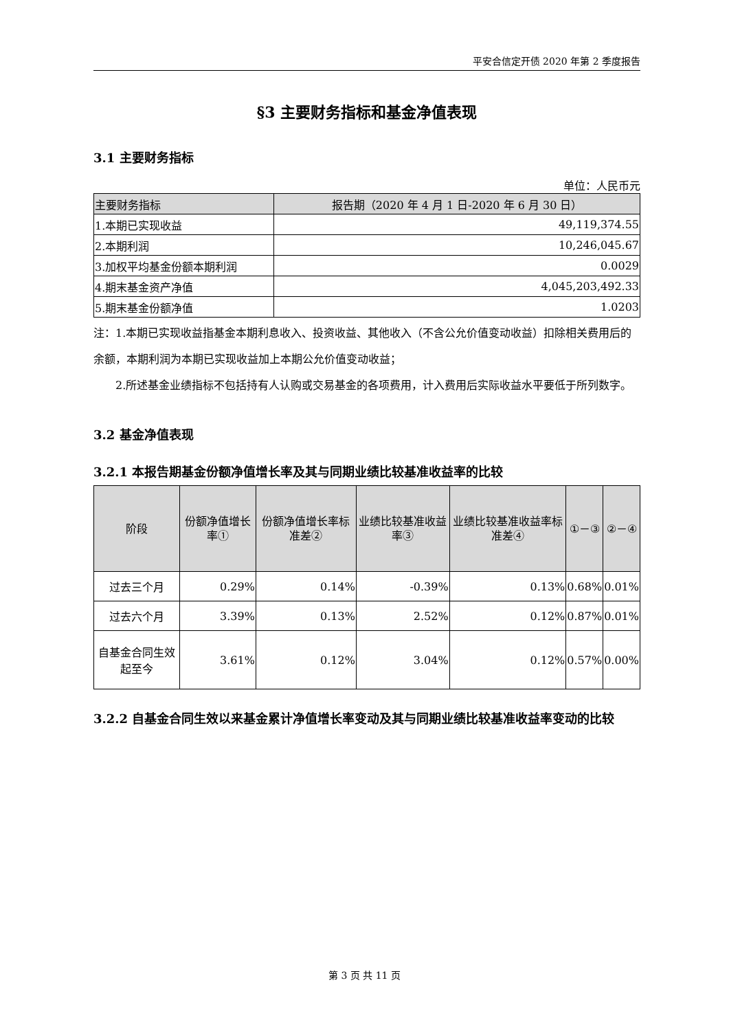平安合信定开债 2020 年第 2 季度报告
§3 主要财务指标和基金净值表现
3.1 主要财务指标
单位：人民币元
| 主要财务指标 | 报告期（2020 年 4 月 1 日-2020 年 6 月 30 日） |
| --- | --- |
| 1.本期已实现收益 | 49,119,374.55 |
| 2.本期利润 | 10,246,045.67 |
| 3.加权平均基金份额本期利润 | 0.0029 |
| 4.期末基金资产净值 | 4,045,203,492.33 |
| 5.期末基金份额净值 | 1.0203 |
注：1.本期已实现收益指基金本期利息收入、投资收益、其他收入（不含公允价值变动收益）扣除相关费用后的余额，本期利润为本期已实现收益加上本期公允价值变动收益；
2.所述基金业绩指标不包括持有人认购或交易基金的各项费用，计入费用后实际收益水平要低于所列数字。
3.2 基金净值表现
3.2.1 本报告期基金份额净值增长率及其与同期业绩比较基准收益率的比较
| 阶段 | 份额净值增长率① | 份额净值增长率标准差② | 业绩比较基准收益率③ | 业绩比较基准收益率标准差④ | ①－③ | ②－④ |
| --- | --- | --- | --- | --- | --- | --- |
| 过去三个月 | 0.29% | 0.14% | -0.39% | 0.13% | 0.68% | 0.01% |
| 过去六个月 | 3.39% | 0.13% | 2.52% | 0.12% | 0.87% | 0.01% |
| 自基金合同生效起至今 | 3.61% | 0.12% | 3.04% | 0.12% | 0.57% | 0.00% |
3.2.2 自基金合同生效以来基金累计净值增长率变动及其与同期业绩比较基准收益率变动的比较
第 3 页 共 11 页